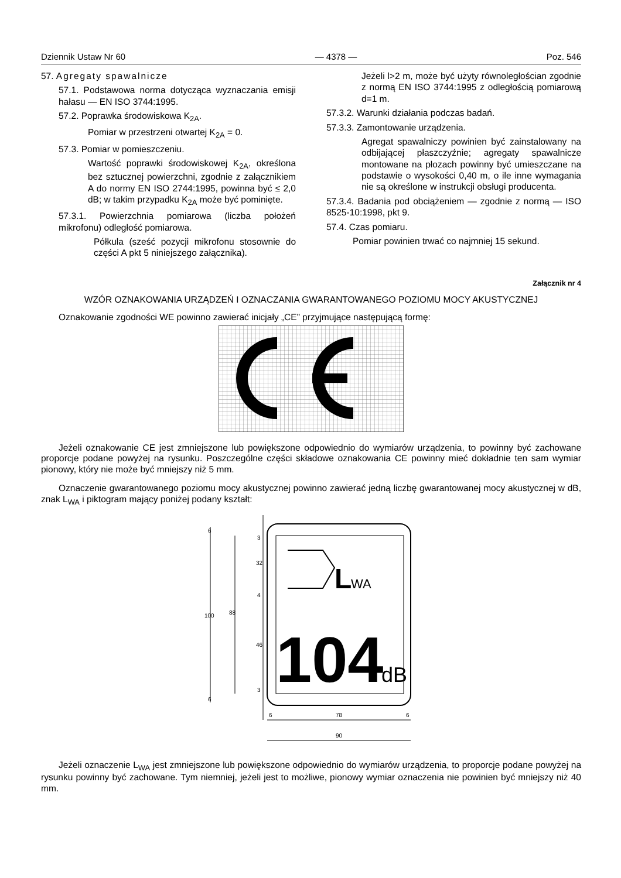Dziennik Ustaw Nr 60 — 4378 — Poz. 546
57. Agregaty spawalnicze
57.1. Podstawowa norma dotycząca wyznaczania emisji hałasu — EN ISO 3744:1995.
57.2. Poprawka środowiskowa K<sub>2A</sub>.
Pomiar w przestrzeni otwartej K<sub>2A</sub> = 0.
57.3. Pomiar w pomieszczeniu.
Wartość poprawki środowiskowej K<sub>2A</sub>, określona bez sztucznej powierzchni, zgodnie z załącznikiem A do normy EN ISO 2744:1995, powinna być ≤ 2,0 dB; w takim przypadku K<sub>2A</sub> może być pominięte.
57.3.1. Powierzchnia pomiarowa (liczba położeń mikrofonu) odległość pomiarowa.
Półkula (sześć pozycji mikrofonu stosownie do części A pkt 5 niniejszego załącznika).
Jeżeli l>2 m, może być użyty równoległościan zgodnie z normą EN ISO 3744:1995 z odległością pomiarową d=1 m.
57.3.2. Warunki działania podczas badań.
57.3.3. Zamontowanie urządzenia.
Agregat spawalniczy powinien być zainstalowany na odbijającej płaszczyźnie; agregaty spawalnicze montowane na płozach powinny być umieszczane na podstawie o wysokości 0,40 m, o ile inne wymagania nie są określone w instrukcji obsługi producenta.
57.3.4. Badania pod obciążeniem — zgodnie z normą — ISO 8525-10:1998, pkt 9.
57.4. Czas pomiaru.
Pomiar powinien trwać co najmniej 15 sekund.
Załącznik nr 4
WZÓR OZNAKOWANIA URZĄDZEŃ I OZNACZANIA GWARANTOWANEGO POZIOMU MOCY AKUSTYCZNEJ
Oznakowanie zgodności WE powinno zawierać inicjały „CE” przyjmujące następującą formę:
Jeżeli oznakowanie CE jest zmniejszone lub powiększone odpowiednio do wymiarów urządzenia, to powinny być zachowane proporcje podane powyżej na rysunku. Poszczególne części składowe oznakowania CE powinny mieć dokładnie ten sam wymiar pionowy, który nie może być mniejszy niż 5 mm.
Oznaczenie gwarantowanego poziomu mocy akustycznej powinno zawierać jedną liczbę gwarantowanej mocy akustycznej w dB, znak L<sub>WA</sub> i piktogram mający poniżej podany kształt:
L
WA
104
dB
100
88
32
46
6
6
3
4
3
78
6
6
90
Jeżeli oznaczenie L<sub>WA</sub> jest zmniejszone lub powiększone odpowiednio do wymiarów urządzenia, to proporcje podane powyżej na rysunku powinny być zachowane. Tym niemniej, jeżeli jest to możliwe, pionowy wymiar oznaczenia nie powinien być mniejszy niż 40 mm.